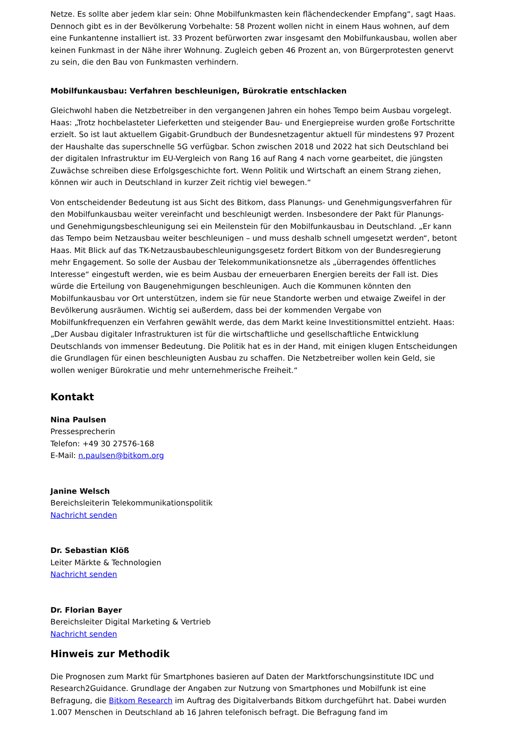Netze. Es sollte aber jedem klar sein: Ohne Mobilfunkmasten kein flächendeckender Empfang“, sagt Haas. Dennoch gibt es in der Bevölkerung Vorbehalte: 58 Prozent wollen nicht in einem Haus wohnen, auf dem eine Funkantenne installiert ist. 33 Prozent befürworten zwar insgesamt den Mobilfunkausbau, wollen aber keinen Funkmast in der Nähe ihrer Wohnung. Zugleich geben 46 Prozent an, von Bürgerprotesten genervt zu sein, die den Bau von Funkmasten verhindern.
Mobilfunkausbau: Verfahren beschleunigen, Bürokratie entschlacken
Gleichwohl haben die Netzbetreiber in den vergangenen Jahren ein hohes Tempo beim Ausbau vorgelegt. Haas: „Trotz hochbelasteter Lieferketten und steigender Bau- und Energiepreise wurden große Fortschritte erzielt. So ist laut aktuellem Gigabit-Grundbuch der Bundesnetzagentur aktuell für mindestens 97 Prozent der Haushalte das superschnelle 5G verfügbar. Schon zwischen 2018 und 2022 hat sich Deutschland bei der digitalen Infrastruktur im EU-Vergleich von Rang 16 auf Rang 4 nach vorne gearbeitet, die jüngsten Zuwächse schreiben diese Erfolgsgeschichte fort. Wenn Politik und Wirtschaft an einem Strang ziehen, können wir auch in Deutschland in kurzer Zeit richtig viel bewegen.“
Von entscheidender Bedeutung ist aus Sicht des Bitkom, dass Planungs- und Genehmigungsverfahren für den Mobilfunkausbau weiter vereinfacht und beschleunigt werden. Insbesondere der Pakt für Planungs- und Genehmigungsbeschleunigung sei ein Meilenstein für den Mobilfunkausbau in Deutschland. „Er kann das Tempo beim Netzausbau weiter beschleunigen – und muss deshalb schnell umgesetzt werden“, betont Haas. Mit Blick auf das TK-Netzausbaubeschleunigungsgesetz fordert Bitkom von der Bundesregierung mehr Engagement. So solle der Ausbau der Telekommunikationsnetze als „überragendes öffentliches Interesse“ eingestuft werden, wie es beim Ausbau der erneuerbaren Energien bereits der Fall ist. Dies würde die Erteilung von Baugenehmigungen beschleunigen. Auch die Kommunen könnten den Mobilfunkausbau vor Ort unterstützen, indem sie für neue Standorte werben und etwaige Zweifel in der Bevölkerung ausräumen. Wichtig sei außerdem, dass bei der kommenden Vergabe von Mobilfunkfrequenzen ein Verfahren gewählt werde, das dem Markt keine Investitionsmittel entzieht. Haas: „Der Ausbau digitaler Infrastrukturen ist für die wirtschaftliche und gesellschaftliche Entwicklung Deutschlands von immenser Bedeutung. Die Politik hat es in der Hand, mit einigen klugen Entscheidungen die Grundlagen für einen beschleunigten Ausbau zu schaffen. Die Netzbetreiber wollen kein Geld, sie wollen weniger Bürokratie und mehr unternehmerische Freiheit.“
Kontakt
Nina Paulsen
Pressesprecherin
Telefon: +49 30 27576-168
E-Mail: n.paulsen@bitkom.org
Janine Welsch
Bereichsleiterin Telekommunikationspolitik
Nachricht senden
Dr. Sebastian Klöß
Leiter Märkte & Technologien
Nachricht senden
Dr. Florian Bayer
Bereichsleiter Digital Marketing & Vertrieb
Nachricht senden
Hinweis zur Methodik
Die Prognosen zum Markt für Smartphones basieren auf Daten der Marktforschungsinstitute IDC und Research2Guidance. Grundlage der Angaben zur Nutzung von Smartphones und Mobilfunk ist eine Befragung, die Bitkom Research im Auftrag des Digitalverbands Bitkom durchgeführt hat. Dabei wurden 1.007 Menschen in Deutschland ab 16 Jahren telefonisch befragt. Die Befragung fand im